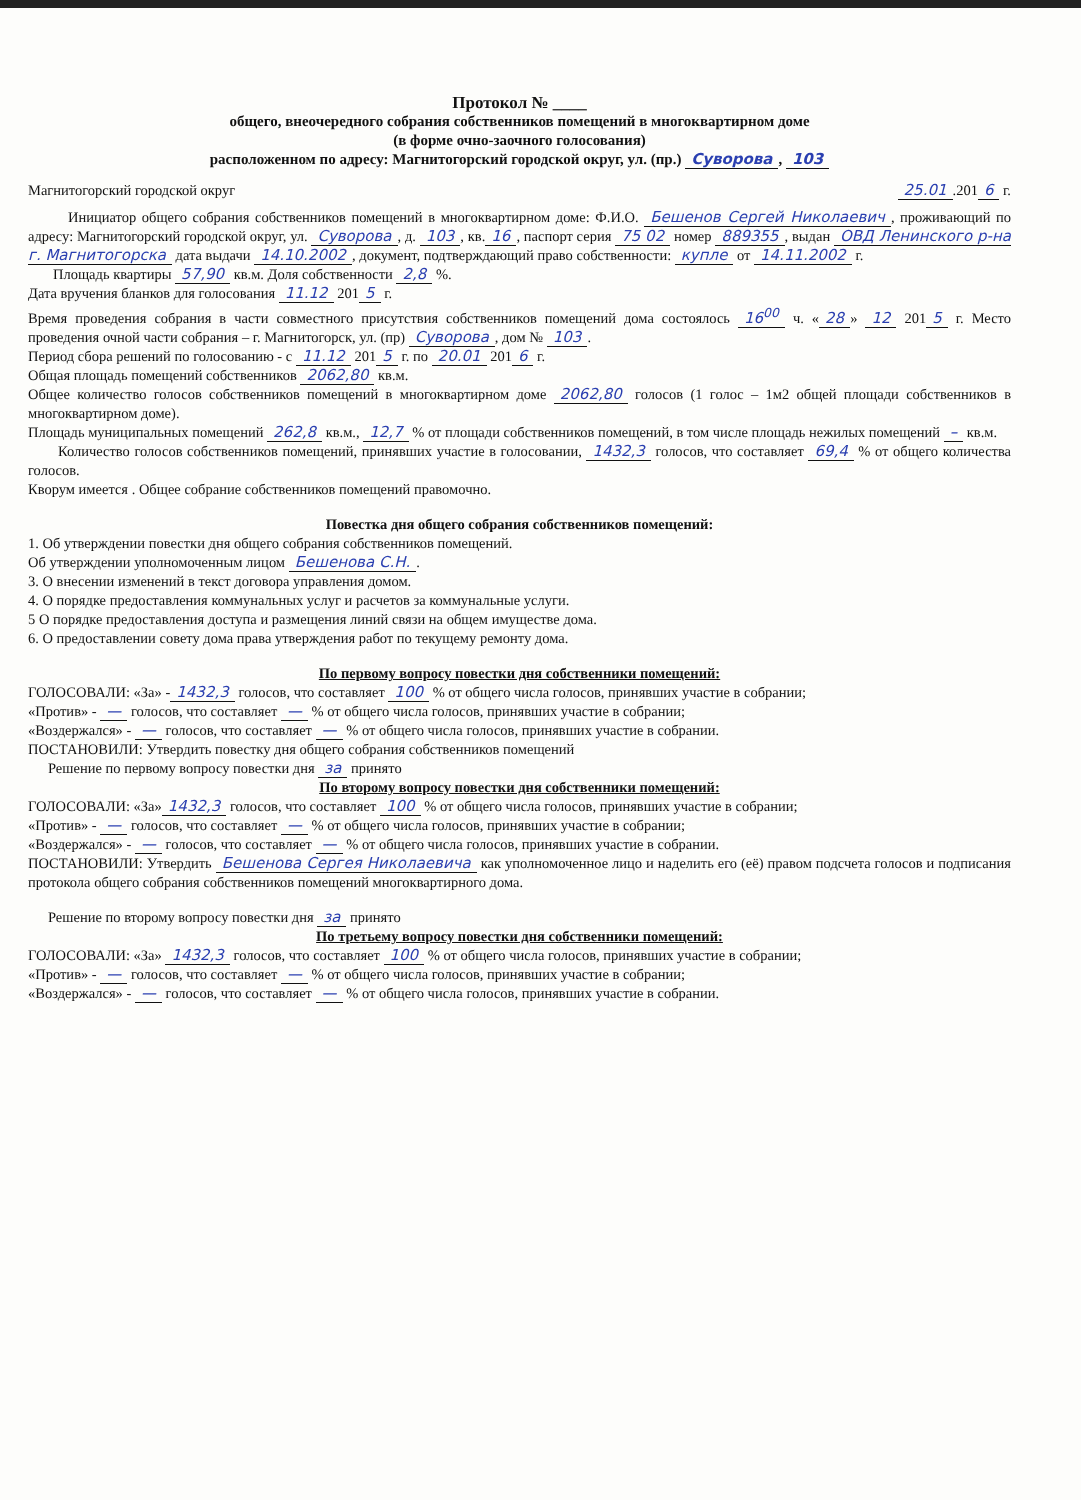Протокол № ____
общего, внеочередного собрания собственников помещений в многоквартирном доме
(в форме очно-заочного голосования)
расположенном по адресу: Магнитогорский городской округ, ул. (пр.) Суворова, 103
Магнитогорский городской округ 25.01.201 6 г.
Инициатор общего собрания собственников помещений в многоквартирном доме: Ф.И.О. Бешенов Сергей Николаевич, проживающий по адресу: Магнитогорский городской округ, ул. Суворова, д. 103, кв. 16, паспорт серия 75 02 номер 889355, выдан ОВД Ленинского р-на г. Магнитогорска дата выдачи 14.10.2002, документ, подтверждающий право собственности: купле от 14.11.2002 г.
Площадь квартиры 57,90 кв.м. Доля собственности 2,8 %.
Дата вручения бланков для голосования 11.12 201 5 г.
Время проведения собрания в части совместного присутствия собственников помещений дома состоялось 16<sup>00</sup> ч. « 28 » 12 201 5 г. Место проведения очной части собрания – г. Магнитогорск, ул. (пр) Суворова, дом № 103.
Период сбора решений по голосованию - с 11.12 201 5 г. по 20.01 201 6 г.
Общая площадь помещений собственников 2062,80 кв.м.
Общее количество голосов собственников помещений в многоквартирном доме 2062,80 голосов (1 голос – 1м2 общей площади собственников в многоквартирном доме).
Площадь муниципальных помещений 262,8 кв.м., 12,7 % от площади собственников помещений, в том числе площадь нежилых помещений – кв.м.
Количество голосов собственников помещений, принявших участие в голосовании, 1432,3 голосов, что составляет 69,4 % от общего количества голосов.
Кворум имеется . Общее собрание собственников помещений правомочно.
Повестка дня общего собрания собственников помещений:
1. Об утверждении повестки дня общего собрания собственников помещений.
Об утверждении уполномоченным лицом Бешенова С.Н..
3. О внесении изменений в текст договора управления домом.
4. О порядке предоставления коммунальных услуг и расчетов за коммунальные услуги.
5 О порядке предоставления доступа и размещения линий связи на общем имуществе дома.
6. О предоставлении совету дома права утверждения работ по текущему ремонту дома.
По первому вопросу повестки дня собственники помещений:
ГОЛОСОВАЛИ: «За» - 1432,3 голосов, что составляет 100 % от общего числа голосов, принявших участие в собрании;
«Против» - — голосов, что составляет — % от общего числа голосов, принявших участие в собрании;
«Воздержался» - — голосов, что составляет — % от общего числа голосов, принявших участие в собрании.
ПОСТАНОВИЛИ: Утвердить повестку дня общего собрания собственников помещений
Решение по первому вопросу повестки дня за принято
По второму вопросу повестки дня собственники помещений:
ГОЛОСОВАЛИ: «За» 1432,3 голосов, что составляет 100 % от общего числа голосов, принявших участие в собрании;
«Против» - — голосов, что составляет — % от общего числа голосов, принявших участие в собрании;
«Воздержался» - — голосов, что составляет — % от общего числа голосов, принявших участие в собрании.
ПОСТАНОВИЛИ: Утвердить Бешенова Сергея Николаевича как уполномоченное лицо и наделить его (её) правом подсчета голосов и подписания протокола общего собрания собственников помещений многоквартирного дома.
Решение по второму вопросу повестки дня за принято
По третьему вопросу повестки дня собственники помещений:
ГОЛОСОВАЛИ: «За» 1432,3 голосов, что составляет 100 % от общего числа голосов, принявших участие в собрании;
«Против» - — голосов, что составляет — % от общего числа голосов, принявших участие в собрании;
«Воздержался» - — голосов, что составляет — % от общего числа голосов, принявших участие в собрании.